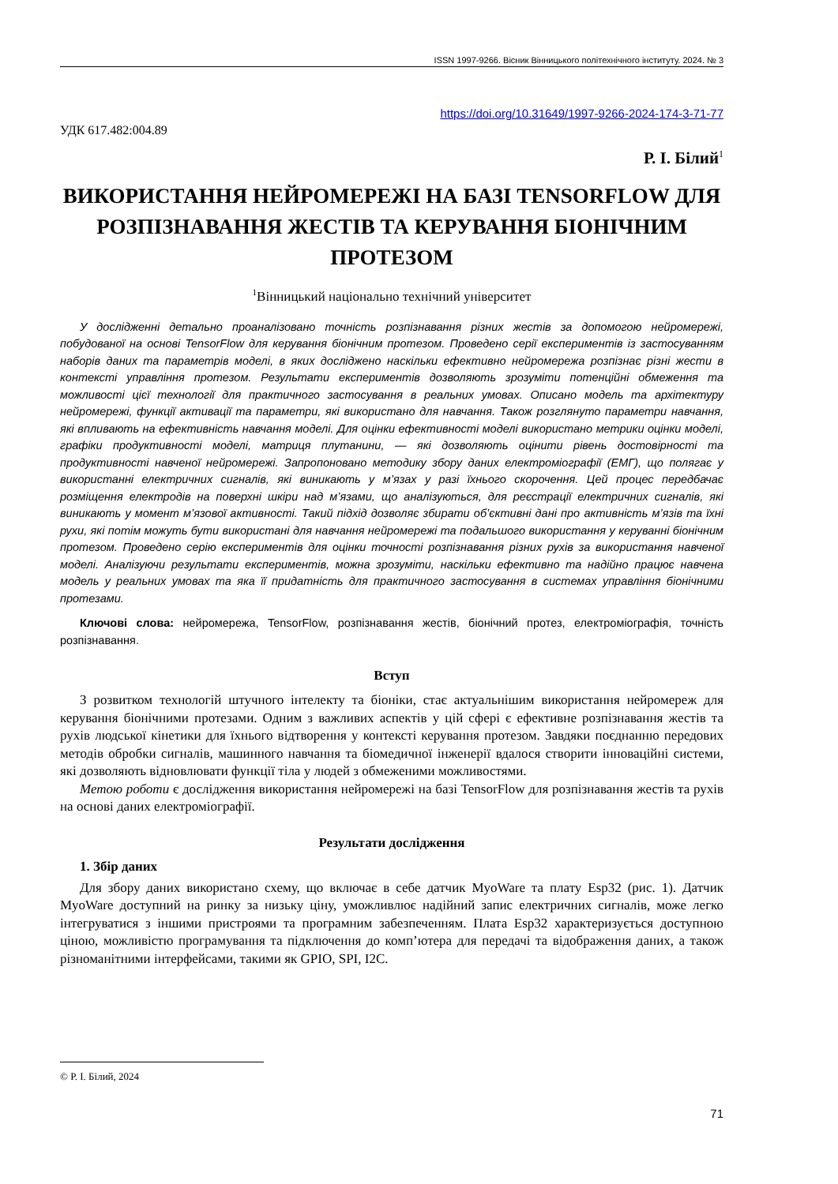ISSN 1997-9266. Вісник Вінницького політехнічного інституту. 2024. № 3
https://doi.org/10.31649/1997-9266-2024-174-3-71-77
УДК 617.482:004.89
Р. І. Білий<sup>1</sup>
ВИКОРИСТАННЯ НЕЙРОМЕРЕЖІ НА БАЗІ TENSORFLOW ДЛЯ РОЗПІЗНАВАННЯ ЖЕСТІВ ТА КЕРУВАННЯ БІОНІЧНИМ ПРОТЕЗОМ
<sup>1</sup> Вінницький національно технічний університет
У дослідженні детально проаналізовано точність розпізнавання різних жестів за допомогою нейромережі, побудованої на основі TensorFlow для керування біонічним протезом. Проведено серії експериментів із застосуванням наборів даних та параметрів моделі, в яких досліджено наскільки ефективно нейромережа розпізнає різні жести в контексті управління протезом. Результати експериментів дозволяють зрозуміти потенційні обмеження та можливості цієї технології для практичного застосування в реальних умовах. Описано модель та архітектуру нейромережі, функції активації та параметри, які використано для навчання. Також розглянуто параметри навчання, які впливають на ефективність навчання моделі. Для оцінки ефективності моделі використано метрики оцінки моделі, графіки продуктивності моделі, матриця плутанини, — які дозволяють оцінити рівень достовірності та продуктивності навченої нейромережі. Запропоновано методику збору даних електроміографії (ЕМГ), що полягає у використанні електричних сигналів, які виникають у м’язах у разі їхнього скорочення. Цей процес передбачає розміщення електродів на поверхні шкіри над м’язами, що аналізуються, для реєстрації електричних сигналів, які виникають у момент м’язової активності. Такий підхід дозволяє збирати об’єктивні дані про активність м’язів та їхні рухи, які потім можуть бути використані для навчання нейромережі та подальшого використання у керуванні біонічним протезом. Проведено серію експериментів для оцінки точності розпізнавання різних рухів за використання навченої моделі. Аналізуючи результати експериментів, можна зрозуміти, наскільки ефективно та надійно працює навчена модель у реальних умовах та яка її придатність для практичного застосування в системах управління біонічними протезами.
Ключові слова: нейромережа, TensorFlow, розпізнавання жестів, біонічний протез, електроміографія, точність розпізнавання.
Вступ
З розвитком технологій штучного інтелекту та біоніки, стає актуальнішим використання нейромереж для керування біонічними протезами. Одним з важливих аспектів у цій сфері є ефективне розпізнавання жестів та рухів людської кінетики для їхнього відтворення у контексті керування протезом. Завдяки поєднанню передових методів обробки сигналів, машинного навчання та біомедичної інженерії вдалося створити інноваційні системи, які дозволяють відновлювати функції тіла у людей з обмеженими можливостями.
Метою роботи є дослідження використання нейромережі на базі TensorFlow для розпізнавання жестів та рухів на основі даних електроміографії.
Результати дослідження
1. Збір даних
Для збору даних використано схему, що включає в себе датчик MyoWare та плату Esp32 (рис. 1). Датчик MyoWare доступний на ринку за низьку ціну, уможливлює надійний запис електричних сигналів, може легко інтегруватися з іншими пристроями та програмним забезпеченням. Плата Esp32 характеризується доступною ціною, можливістю програмування та підключення до комп’ютера для передачі та відображення даних, а також різноманітними інтерфейсами, такими як GPIO, SPI, I2C.
© Р. І. Білий, 2024
71